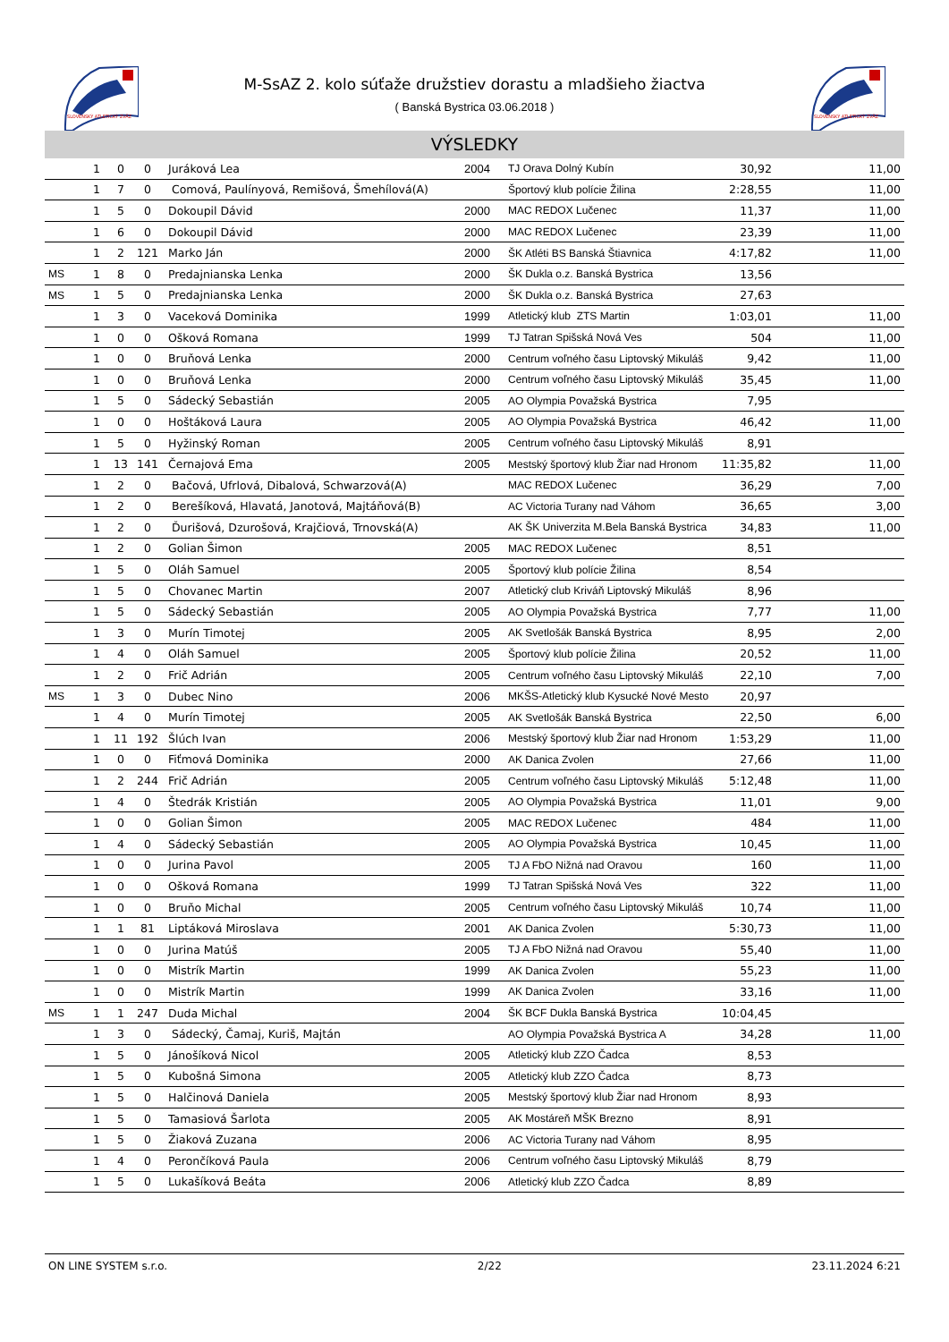SLOVENSKÝ ATLETICKÝ ZVÄZ
SLOVENSKÝ ATLETICKÝ ZVÄZ
M-SsAZ 2. kolo súťaže družstiev dorastu a mladšieho žiactva
( Banská Bystrica 03.06.2018 )
VÝSLEDKY
| | 1 | 0 | 0 | Juráková Lea | 2004 | TJ Orava Dolný Kubín | 30,92 | 11,00 |
| | 1 | 7 | 0 | Comová, Paulínyová, Remišová, Šmehílová(A) | | Športový klub polície Žilina | 2:28,55 | 11,00 |
| | 1 | 5 | 0 | Dokoupil Dávid | 2000 | MAC REDOX Lučenec | 11,37 | 11,00 |
| | 1 | 6 | 0 | Dokoupil Dávid | 2000 | MAC REDOX Lučenec | 23,39 | 11,00 |
| | 1 | 2 | 121 | Marko Ján | 2000 | ŠK Atléti BS Banská Štiavnica | 4:17,82 | 11,00 |
| MS | 1 | 8 | 0 | Predajnianska Lenka | 2000 | ŠK Dukla o.z. Banská Bystrica | 13,56 | |
| MS | 1 | 5 | 0 | Predajnianska Lenka | 2000 | ŠK Dukla o.z. Banská Bystrica | 27,63 | |
| | 1 | 3 | 0 | Vaceková Dominika | 1999 | Atletický klub ZTS Martin | 1:03,01 | 11,00 |
| | 1 | 0 | 0 | Ošková Romana | 1999 | TJ Tatran Spišská Nová Ves | 504 | 11,00 |
| | 1 | 0 | 0 | Bruňová Lenka | 2000 | Centrum voľného času Liptovský Mikuláš | 9,42 | 11,00 |
| | 1 | 0 | 0 | Bruňová Lenka | 2000 | Centrum voľného času Liptovský Mikuláš | 35,45 | 11,00 |
| | 1 | 5 | 0 | Sádecký Sebastián | 2005 | AO Olympia Považská Bystrica | 7,95 | |
| | 1 | 0 | 0 | Hoštáková Laura | 2005 | AO Olympia Považská Bystrica | 46,42 | 11,00 |
| | 1 | 5 | 0 | Hyžinský Roman | 2005 | Centrum voľného času Liptovský Mikuláš | 8,91 | |
| | 1 | 13 | 141 | Černajová Ema | 2005 | Mestský športový klub Žiar nad Hronom | 11:35,82 | 11,00 |
| | 1 | 2 | 0 | Bačová, Ufrlová, Dibalová, Schwarzová(A) | | MAC REDOX Lučenec | 36,29 | 7,00 |
| | 1 | 2 | 0 | Berešíková, Hlavatá, Janotová, Majtáňová(B) | | AC Victoria Turany nad Váhom | 36,65 | 3,00 |
| | 1 | 2 | 0 | Ďurišová, Dzurošová, Krajčiová, Trnovská(A) | | AK ŠK Univerzita M.Bela Banská Bystrica | 34,83 | 11,00 |
| | 1 | 2 | 0 | Golian Šimon | 2005 | MAC REDOX Lučenec | 8,51 | |
| | 1 | 5 | 0 | Oláh Samuel | 2005 | Športový klub polície Žilina | 8,54 | |
| | 1 | 5 | 0 | Chovanec Martin | 2007 | Atletický club Kriváň Liptovský Mikuláš | 8,96 | |
| | 1 | 5 | 0 | Sádecký Sebastián | 2005 | AO Olympia Považská Bystrica | 7,77 | 11,00 |
| | 1 | 3 | 0 | Murín Timotej | 2005 | AK Svetlošák Banská Bystrica | 8,95 | 2,00 |
| | 1 | 4 | 0 | Oláh Samuel | 2005 | Športový klub polície Žilina | 20,52 | 11,00 |
| | 1 | 2 | 0 | Frič Adrián | 2005 | Centrum voľného času Liptovský Mikuláš | 22,10 | 7,00 |
| MS | 1 | 3 | 0 | Dubec Nino | 2006 | MKŠS-Atletický klub Kysucké Nové Mesto | 20,97 | |
| | 1 | 4 | 0 | Murín Timotej | 2005 | AK Svetlošák Banská Bystrica | 22,50 | 6,00 |
| | 1 | 11 | 192 | Šlúch Ivan | 2006 | Mestský športový klub Žiar nad Hronom | 1:53,29 | 11,00 |
| | 1 | 0 | 0 | Fiťmová Dominika | 2000 | AK Danica Zvolen | 27,66 | 11,00 |
| | 1 | 2 | 244 | Frič Adrián | 2005 | Centrum voľného času Liptovský Mikuláš | 5:12,48 | 11,00 |
| | 1 | 4 | 0 | Štedrák Kristián | 2005 | AO Olympia Považská Bystrica | 11,01 | 9,00 |
| | 1 | 0 | 0 | Golian Šimon | 2005 | MAC REDOX Lučenec | 484 | 11,00 |
| | 1 | 4 | 0 | Sádecký Sebastián | 2005 | AO Olympia Považská Bystrica | 10,45 | 11,00 |
| | 1 | 0 | 0 | Jurina Pavol | 2005 | TJ A FbO Nižná nad Oravou | 160 | 11,00 |
| | 1 | 0 | 0 | Ošková Romana | 1999 | TJ Tatran Spišská Nová Ves | 322 | 11,00 |
| | 1 | 0 | 0 | Bruňo Michal | 2005 | Centrum voľného času Liptovský Mikuláš | 10,74 | 11,00 |
| | 1 | 1 | 81 | Liptáková Miroslava | 2001 | AK Danica Zvolen | 5:30,73 | 11,00 |
| | 1 | 0 | 0 | Jurina Matúš | 2005 | TJ A FbO Nižná nad Oravou | 55,40 | 11,00 |
| | 1 | 0 | 0 | Mistrík Martin | 1999 | AK Danica Zvolen | 55,23 | 11,00 |
| | 1 | 0 | 0 | Mistrík Martin | 1999 | AK Danica Zvolen | 33,16 | 11,00 |
| MS | 1 | 1 | 247 | Duda Michal | 2004 | ŠK BCF Dukla Banská Bystrica | 10:04,45 | |
| | 1 | 3 | 0 | Sádecký, Čamaj, Kuriš, Majtán | | AO Olympia Považská Bystrica A | 34,28 | 11,00 |
| | 1 | 5 | 0 | Jánošíková Nicol | 2005 | Atletický klub ZZO Čadca | 8,53 | |
| | 1 | 5 | 0 | Kubošná Simona | 2005 | Atletický klub ZZO Čadca | 8,73 | |
| | 1 | 5 | 0 | Halčinová Daniela | 2005 | Mestský športový klub Žiar nad Hronom | 8,93 | |
| | 1 | 5 | 0 | Tamasiová Šarlota | 2005 | AK Mostáreň MŠK Brezno | 8,91 | |
| | 1 | 5 | 0 | Žiaková Zuzana | 2006 | AC Victoria Turany nad Váhom | 8,95 | |
| | 1 | 4 | 0 | Perončíková Paula | 2006 | Centrum voľného času Liptovský Mikuláš | 8,79 | |
| | 1 | 5 | 0 | Lukašíková Beáta | 2006 | Atletický klub ZZO Čadca | 8,89 | |
ON LINE SYSTEM s.r.o. 2/22 23.11.2024 6:21